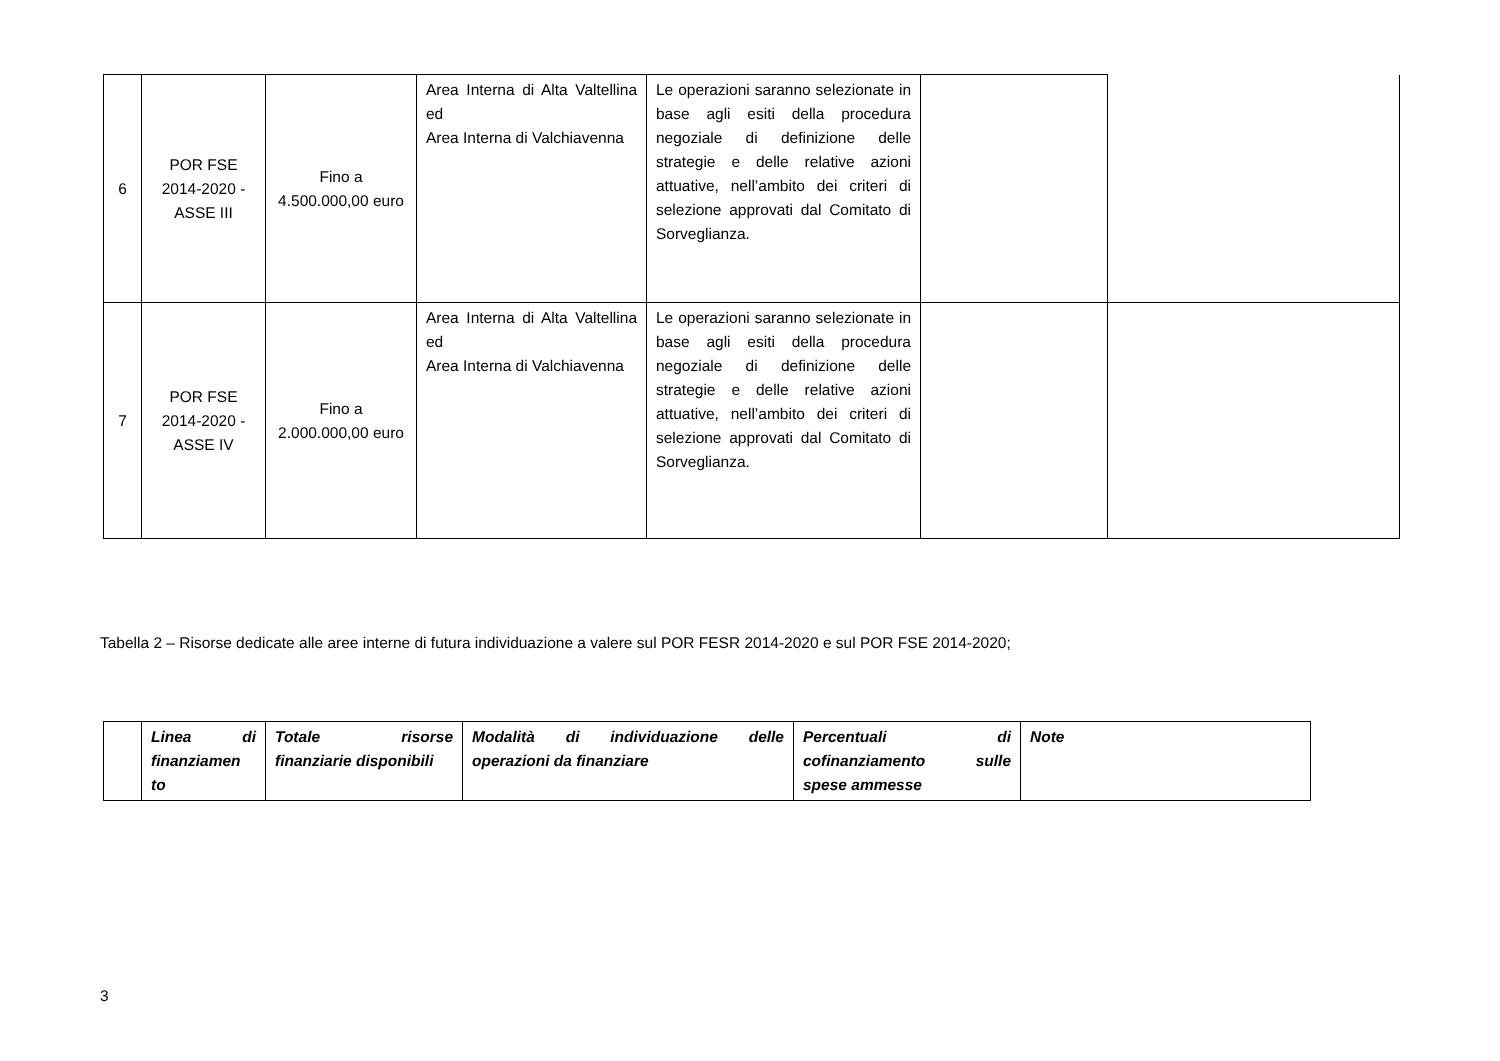| 6 | POR FSE 2014-2020 - ASSE III | Fino a 4.500.000,00 euro | Area Interna di Alta Valtellina ed Area Interna di Valchiavenna | Le operazioni saranno selezionate in base agli esiti della procedura negoziale di definizione delle strategie e delle relative azioni attuative, nell’ambito dei criteri di selezione approvati dal Comitato di Sorveglianza. | | |
| 7 | POR FSE 2014-2020 - ASSE IV | Fino a 2.000.000,00 euro | Area Interna di Alta Valtellina ed Area Interna di Valchiavenna | Le operazioni saranno selezionate in base agli esiti della procedura negoziale di definizione delle strategie e delle relative azioni attuative, nell’ambito dei criteri di selezione approvati dal Comitato di Sorveglianza. | | |
Tabella 2 – Risorse dedicate alle aree interne di futura individuazione a valere sul POR FESR 2014-2020 e sul POR FSE 2014-2020;
| | Linea di finanziamen to | Totale risorse finanziarie disponibili | Modalità di individuazione delle operazioni da finanziare | Percentuali di cofinanziamento sulle spese ammesse | Note |
| --- | --- | --- | --- | --- | --- |
3